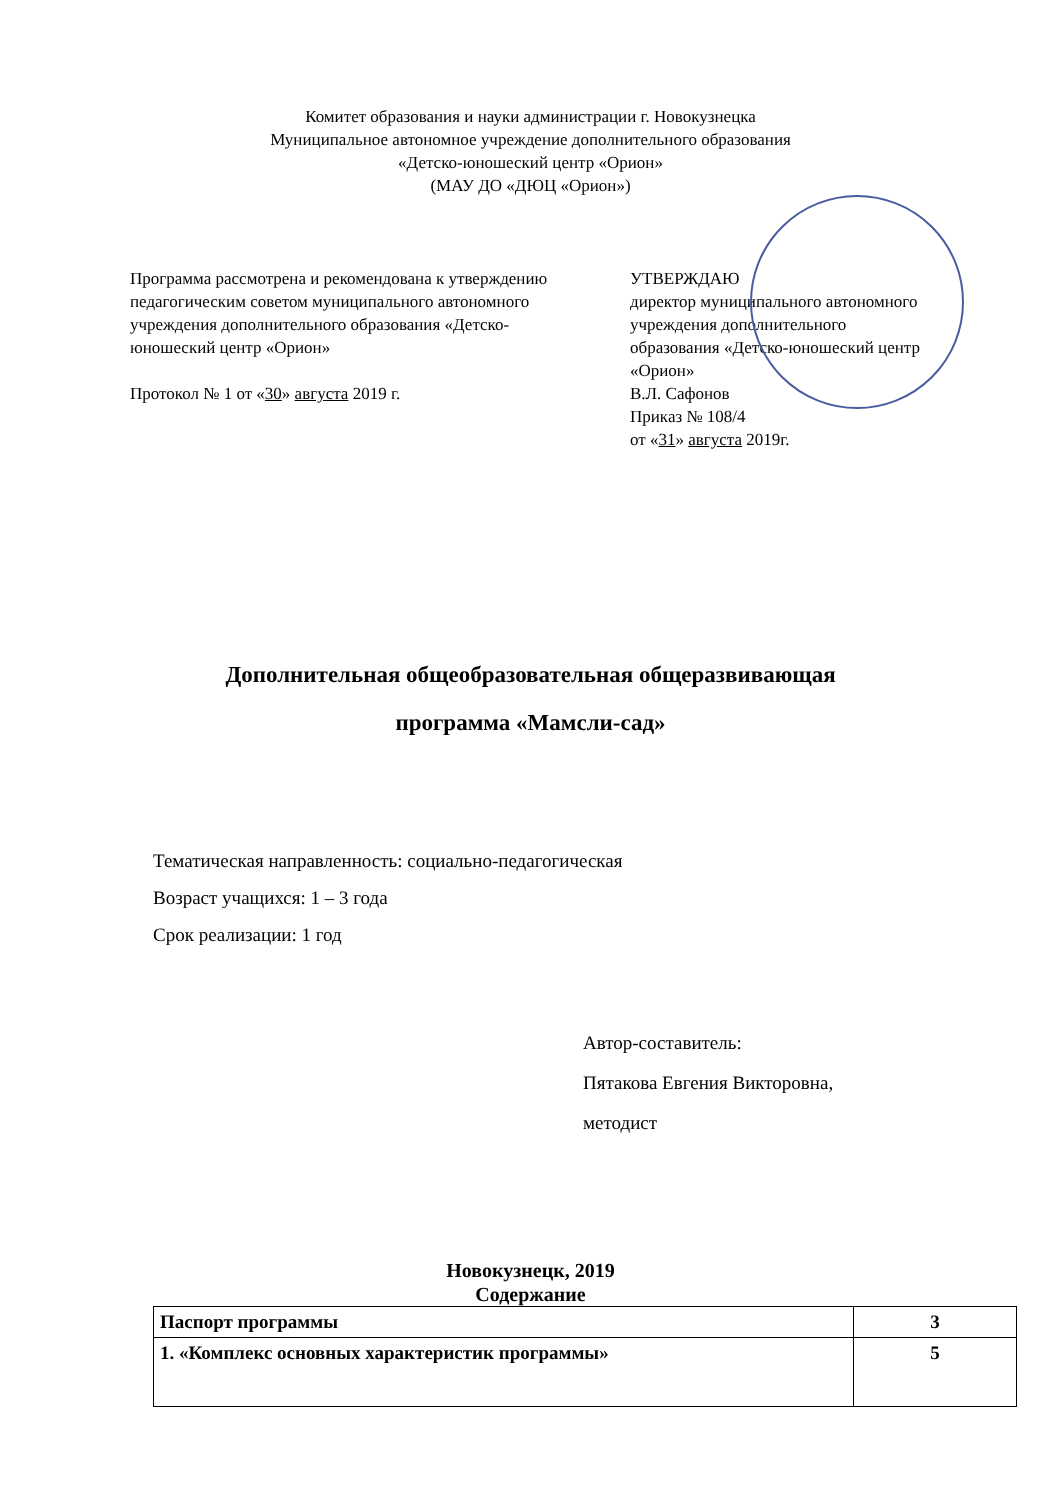Комитет образования и науки администрации г. Новокузнецка
Муниципальное автономное учреждение дополнительного образования
«Детско-юношеский центр «Орион»
(МАУ ДО «ДЮЦ «Орион»)
Программа рассмотрена и рекомендована к утверждению педагогическим советом муниципального автономного учреждения дополнительного образования «Детско-юношеский центр «Орион»
Протокол № 1 от «30» августа 2019 г.
УТВЕРЖДАЮ
директор муниципального автономного
учреждения дополнительного
образования «Детско-юношеский центр
«Орион»
В.Л. Сафонов
Приказ № 108/4
от «31» августа 2019г.
Дополнительная общеобразовательная общеразвивающая
программа «Мамсли-сад»
Тематическая направленность: социально-педагогическая
Возраст учащихся: 1 – 3 года
Срок реализации: 1 год
Автор-составитель:
Пятакова Евгения Викторовна,
методист
Новокузнецк, 2019
Содержание
| Паспорт программы | 3 |
| 1. «Комплекс основных характеристик программы» | 5 |